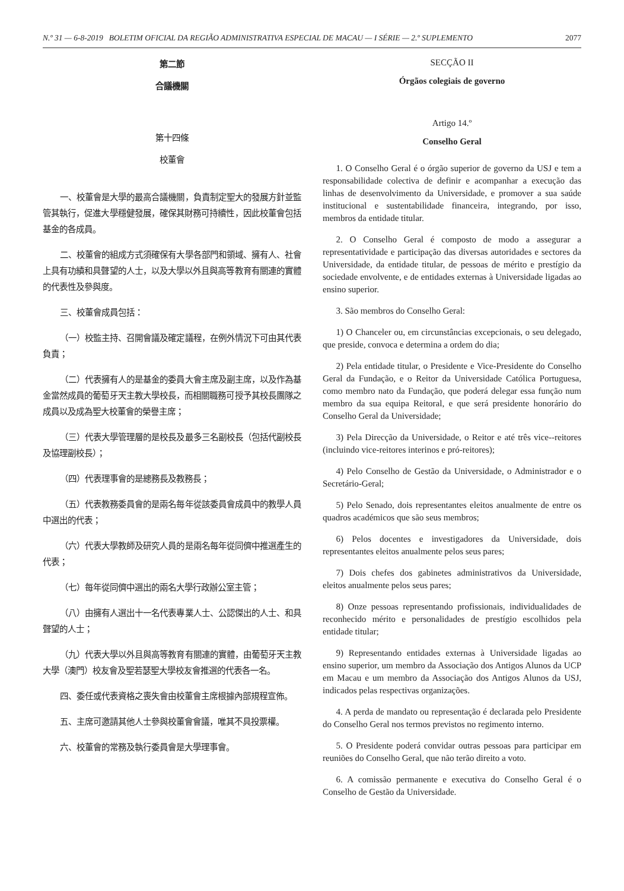N.º 31 — 6-8-2019 BOLETIM OFICIAL DA REGIÃO ADMINISTRATIVA ESPECIAL DE MACAU — I SÉRIE — 2.º SUPLEMENTO 2077
第二節
合議機關
第十四條
校董會
一、校董會是大學的最高合議機關，負責制定聖大的發展方針並監管其執行，促進大學穩健發展，確保其財務可持續性，因此校董會包括基金的各成員。
二、校董會的組成方式須確保有大學各部門和領域、擁有人、社會上具有功績和具聲望的人士，以及大學以外且與高等教育有關連的實體的代表性及參與度。
三、校董會成員包括：
（一）校監主持、召開會議及確定議程，在例外情況下可由其代表負責；
（二）代表擁有人的是基金的委員大會主席及副主席，以及作為基金當然成員的葡萄牙天主教大學校長，而相關職務可授予其校長團隊之成員以及成為聖大校董會的榮譽主席；
（三）代表大學管理層的是校長及最多三名副校長（包括代副校長及協理副校長）；
（四）代表理事會的是總務長及教務長；
（五）代表教務委員會的是兩名每年從該委員會成員中的教學人員中選出的代表；
（六）代表大學教師及研究人員的是兩名每年從同儕中推選產生的代表；
（七）每年從同儕中選出的兩名大學行政辦公室主管；
（八）由擁有人選出十一名代表專業人士、公認傑出的人士、和具聲望的人士；
（九）代表大學以外且與高等教育有關連的實體，由葡萄牙天主教大學（澳門）校友會及聖若瑟聖大學校友會推選的代表各一名。
四、委任或代表資格之喪失會由校董會主席根據內部規程宣佈。
五、主席可邀請其他人士參與校董會會議，唯其不具投票權。
六、校董會的常務及執行委員會是大學理事會。
SECÇÃO II
Órgãos colegiais de governo
Artigo 14.º
Conselho Geral
1. O Conselho Geral é o órgão superior de governo da USJ e tem a responsabilidade colectiva de definir e acompanhar a execução das linhas de desenvolvimento da Universidade, e promover a sua saúde institucional e sustentabilidade financeira, integrando, por isso, membros da entidade titular.
2. O Conselho Geral é composto de modo a assegurar a representatividade e participação das diversas autoridades e sectores da Universidade, da entidade titular, de pessoas de mérito e prestígio da sociedade envolvente, e de entidades externas à Universidade ligadas ao ensino superior.
3. São membros do Conselho Geral:
1) O Chanceler ou, em circunstâncias excepcionais, o seu delegado, que preside, convoca e determina a ordem do dia;
2) Pela entidade titular, o Presidente e Vice-Presidente do Conselho Geral da Fundação, e o Reitor da Universidade Católica Portuguesa, como membro nato da Fundação, que poderá delegar essa função num membro da sua equipa Reitoral, e que será presidente honorário do Conselho Geral da Universidade;
3) Pela Direcção da Universidade, o Reitor e até três vice--reitores (incluindo vice-reitores interinos e pró-reitores);
4) Pelo Conselho de Gestão da Universidade, o Administrador e o Secretário-Geral;
5) Pelo Senado, dois representantes eleitos anualmente de entre os quadros académicos que são seus membros;
6) Pelos docentes e investigadores da Universidade, dois representantes eleitos anualmente pelos seus pares;
7) Dois chefes dos gabinetes administrativos da Universidade, eleitos anualmente pelos seus pares;
8) Onze pessoas representando profissionais, individualidades de reconhecido mérito e personalidades de prestígio escolhidos pela entidade titular;
9) Representando entidades externas à Universidade ligadas ao ensino superior, um membro da Associação dos Antigos Alunos da UCP em Macau e um membro da Associação dos Antigos Alunos da USJ, indicados pelas respectivas organizações.
4. A perda de mandato ou representação é declarada pelo Presidente do Conselho Geral nos termos previstos no regimento interno.
5. O Presidente poderá convidar outras pessoas para participar em reuniões do Conselho Geral, que não terão direito a voto.
6. A comissão permanente e executiva do Conselho Geral é o Conselho de Gestão da Universidade.